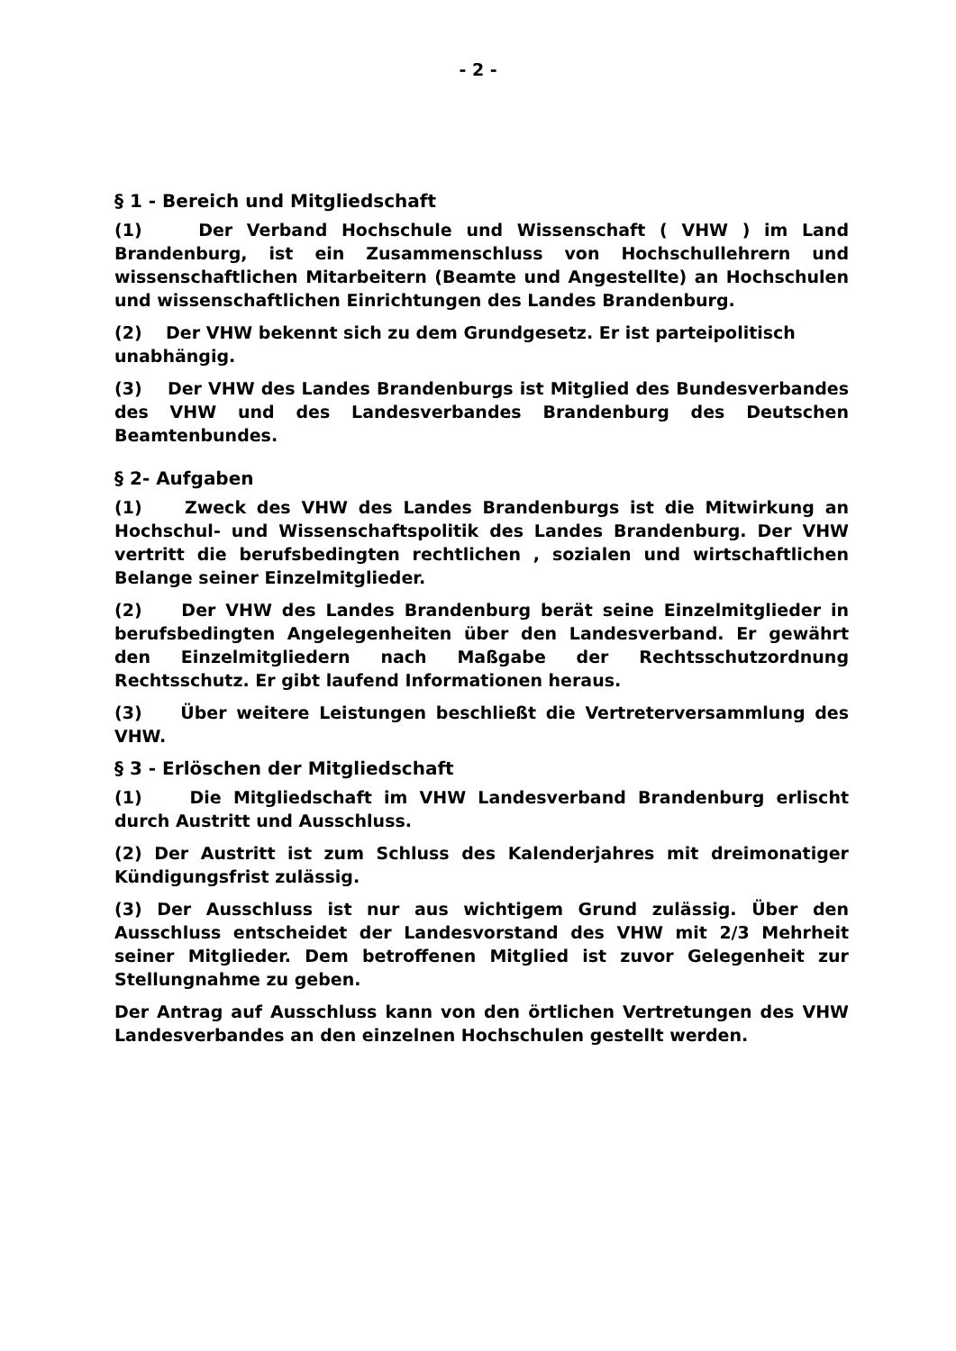- 2 -
§ 1 - Bereich und Mitgliedschaft
(1) Der Verband Hochschule und Wissenschaft ( VHW ) im Land Brandenburg, ist ein Zusammenschluss von Hochschullehrern und wissenschaftlichen Mitarbeitern (Beamte und Angestellte) an Hochschulen und wissenschaftlichen Einrichtungen des Landes Brandenburg.
(2) Der VHW bekennt sich zu dem Grundgesetz. Er ist parteipolitisch unabhängig.
(3) Der VHW des Landes Brandenburgs ist Mitglied des Bundesverbandes des VHW und des Landesverbandes Brandenburg des Deutschen Beamtenbundes.
§ 2- Aufgaben
(1) Zweck des VHW des Landes Brandenburgs ist die Mitwirkung an Hochschul- und Wissenschaftspolitik des Landes Brandenburg. Der VHW vertritt die berufsbedingten rechtlichen , sozialen und wirtschaftlichen Belange seiner Einzelmitglieder.
(2) Der VHW des Landes Brandenburg berät seine Einzelmitglieder in berufsbedingten Angelegenheiten über den Landesverband. Er gewährt den Einzelmitgliedern nach Maßgabe der Rechtsschutzordnung Rechtsschutz. Er gibt laufend Informationen heraus.
(3) Über weitere Leistungen beschließt die Vertreterversammlung des VHW.
§ 3 - Erlöschen der Mitgliedschaft
(1) Die Mitgliedschaft im VHW Landesverband Brandenburg erlischt durch Austritt und Ausschluss.
(2) Der Austritt ist zum Schluss des Kalenderjahres mit dreimonatiger Kündigungsfrist zulässig.
(3) Der Ausschluss ist nur aus wichtigem Grund zulässig. Über den Ausschluss entscheidet der Landesvorstand des VHW mit 2/3 Mehrheit seiner Mitglieder. Dem betroffenen Mitglied ist zuvor Gelegenheit zur Stellungnahme zu geben.
Der Antrag auf Ausschluss kann von den örtlichen Vertretungen des VHW Landesverbandes an den einzelnen Hochschulen gestellt werden.